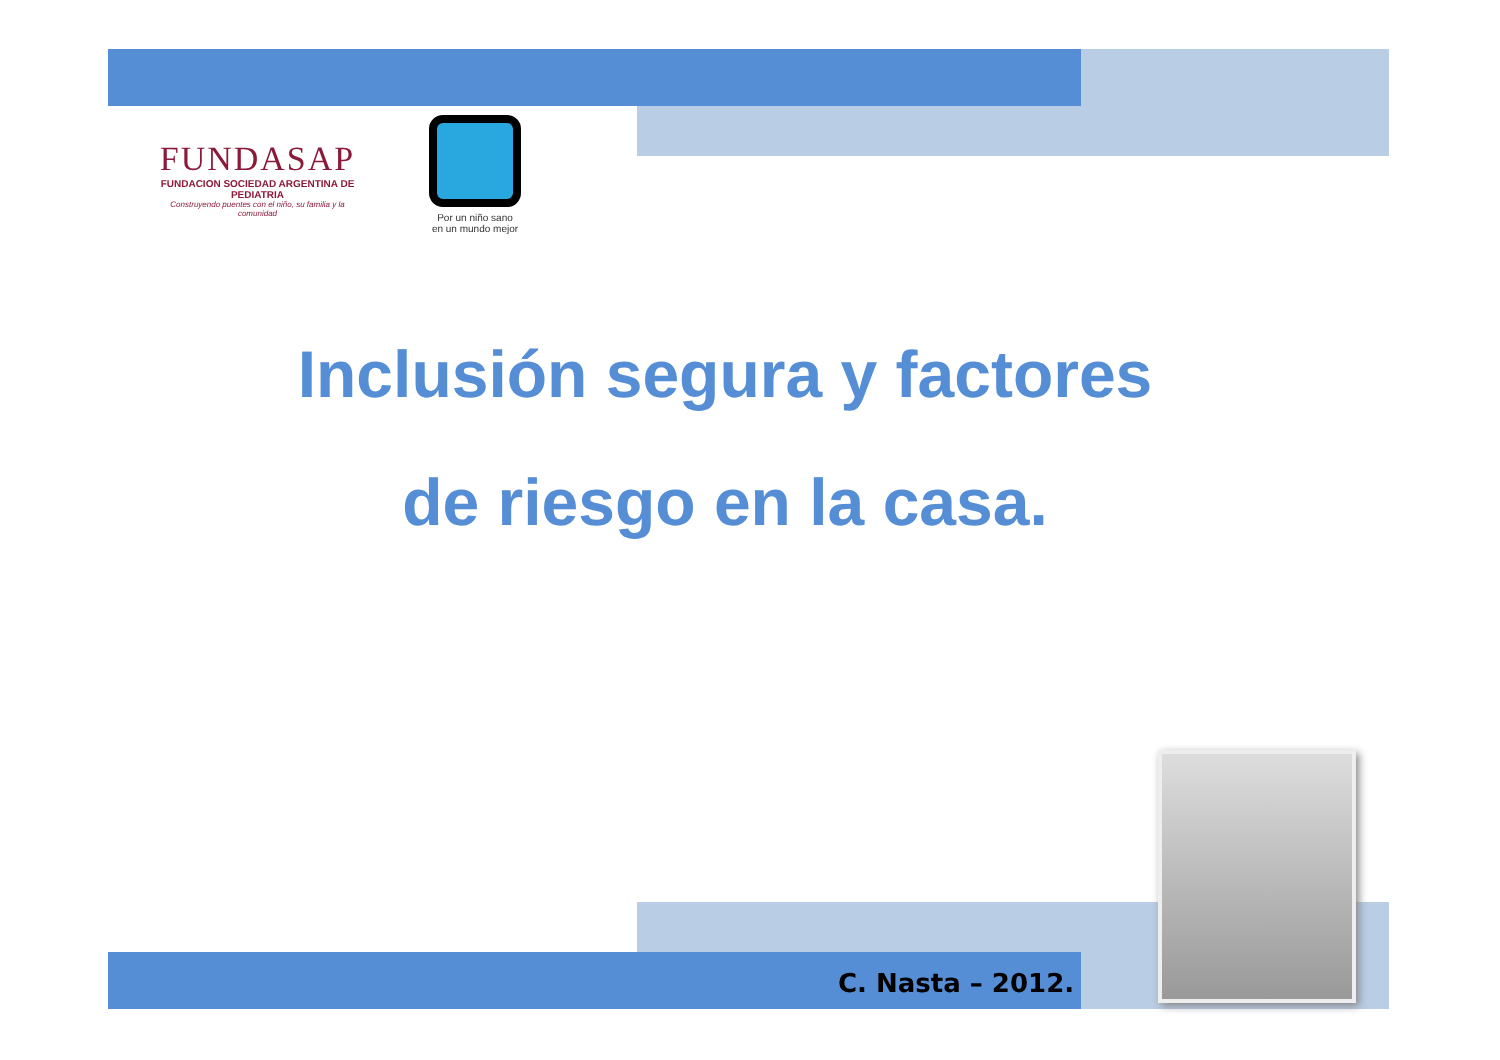FUNDASAP
FUNDACION SOCIEDAD ARGENTINA DE PEDIATRIA
Construyendo puentes con el niño, su familia y la comunidad
Por un niño sano
en un mundo mejor
Inclusión segura y factores
de riesgo en la casa.
C. Nasta – 2012.